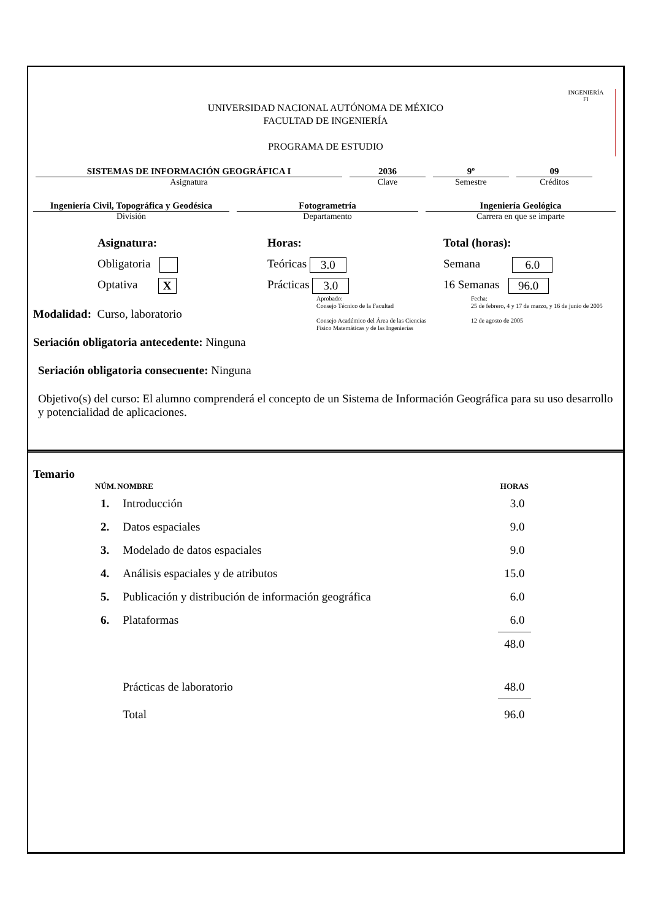INGENIERÍA
FI
UNIVERSIDAD NACIONAL AUTÓNOMA DE MÉXICO
FACULTAD DE INGENIERÍA
PROGRAMA DE ESTUDIO
SISTEMAS DE INFORMACIÓN GEOGRÁFICA I
Asignatura
2036
Clave
9º
Semestre
09
Créditos
Ingeniería Civil, Topográfica y Geodésica
División
Fotogrametría
Departamento
Ingeniería Geológica
Carrera en que se imparte
Asignatura:
Obligatoria
Optativa X
Horas:
Teóricas 3.0
Prácticas 3.0
Total (horas):
Semana 6.0
16 Semanas 96.0
Modalidad: Curso, laboratorio
Aprobado:
Consejo Técnico de la Facultad
Consejo Académico del Área de las Ciencias
Físico Matemáticas y de las Ingenierías
Fecha:
25 de febrero, 4 y 17 de marzo, y 16 de junio de 2005
12 de agosto de 2005
Seriación obligatoria antecedente: Ninguna
Seriación obligatoria consecuente: Ninguna
Objetivo(s) del curso: El alumno comprenderá el concepto de un Sistema de Información Geográfica para su uso desarrollo y potencialidad de aplicaciones.
Temario
| NÚM. | NOMBRE | HORAS |
| --- | --- | --- |
| 1. | Introducción | 3.0 |
| 2. | Datos espaciales | 9.0 |
| 3. | Modelado de datos espaciales | 9.0 |
| 4. | Análisis espaciales y de atributos | 15.0 |
| 5. | Publicación y distribución de información geográfica | 6.0 |
| 6. | Plataformas | 6.0 |
| | | 48.0 |
| | Prácticas de laboratorio | 48.0 |
| | Total | 96.0 |